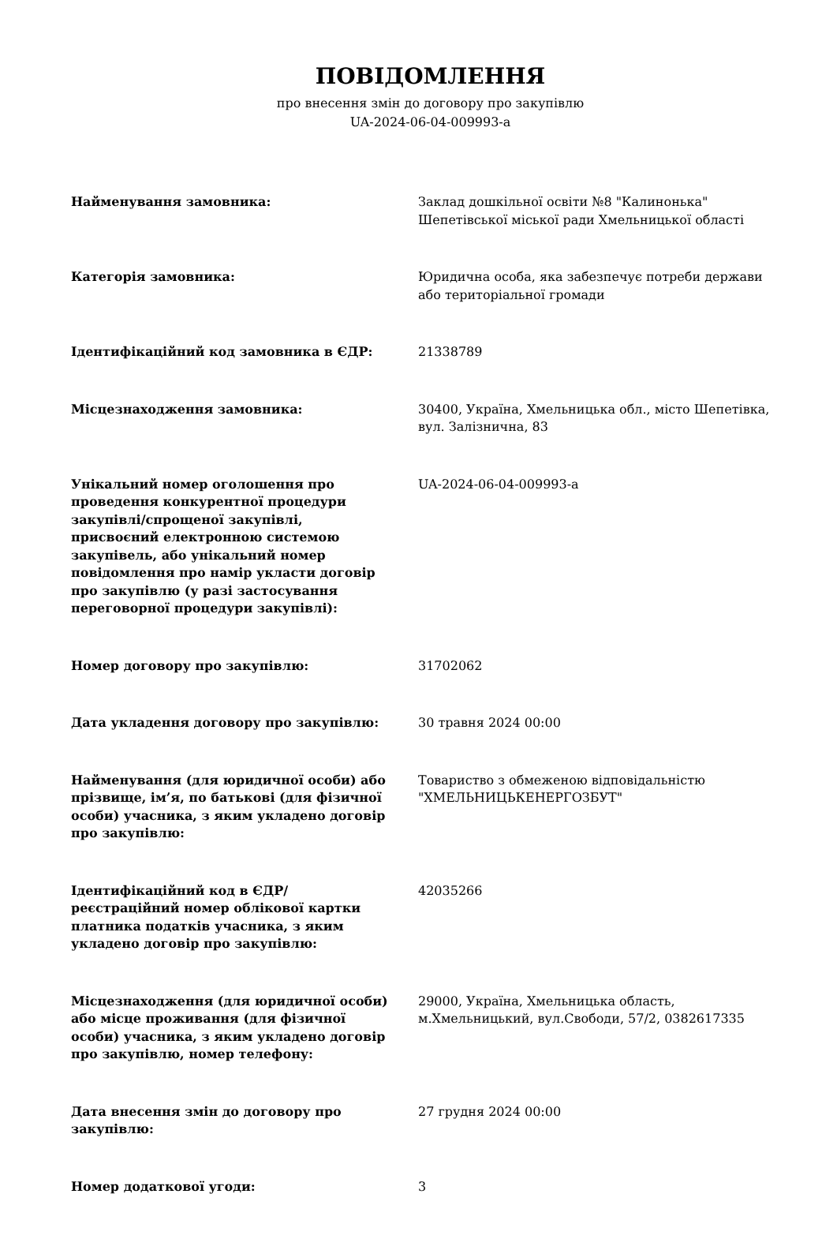ПОВІДОМЛЕННЯ
про внесення змін до договору про закупівлю
UA-2024-06-04-009993-a
| Найменування замовника: | Заклад дошкільної освіти №8 "Калинонька" Шепетівської міської ради Хмельницької області |
| Категорія замовника: | Юридична особа, яка забезпечує потреби держави або територіальної громади |
| Ідентифікаційний код замовника в ЄДР: | 21338789 |
| Місцезнаходження замовника: | 30400, Україна, Хмельницька обл., місто Шепетівка, вул. Залізнична, 83 |
| Унікальний номер оголошення про проведення конкурентної процедури закупівлі/спрощеної закупівлі, присвоєний електронною системою закупівель, або унікальний номер повідомлення про намір укласти договір про закупівлю (у разі застосування переговорної процедури закупівлі): | UA-2024-06-04-009993-a |
| Номер договору про закупівлю: | 31702062 |
| Дата укладення договору про закупівлю: | 30 травня 2024 00:00 |
| Найменування (для юридичної особи) або прізвище, ім’я, по батькові (для фізичної особи) учасника, з яким укладено договір про закупівлю: | Товариство з обмеженою відповідальністю "ХМЕЛЬНИЦЬКЕНЕРГОЗБУТ" |
| Ідентифікаційний код в ЄДР/реєстраційний номер облікової картки платника податків учасника, з яким укладено договір про закупівлю: | 42035266 |
| Місцезнаходження (для юридичної особи) або місце проживання (для фізичної особи) учасника, з яким укладено договір про закупівлю, номер телефону: | 29000, Україна, Хмельницька область, м.Хмельницький, вул.Свободи, 57/2, 0382617335 |
| Дата внесення змін до договору про закупівлю: | 27 грудня 2024 00:00 |
| Номер додаткової угоди: | 3 |